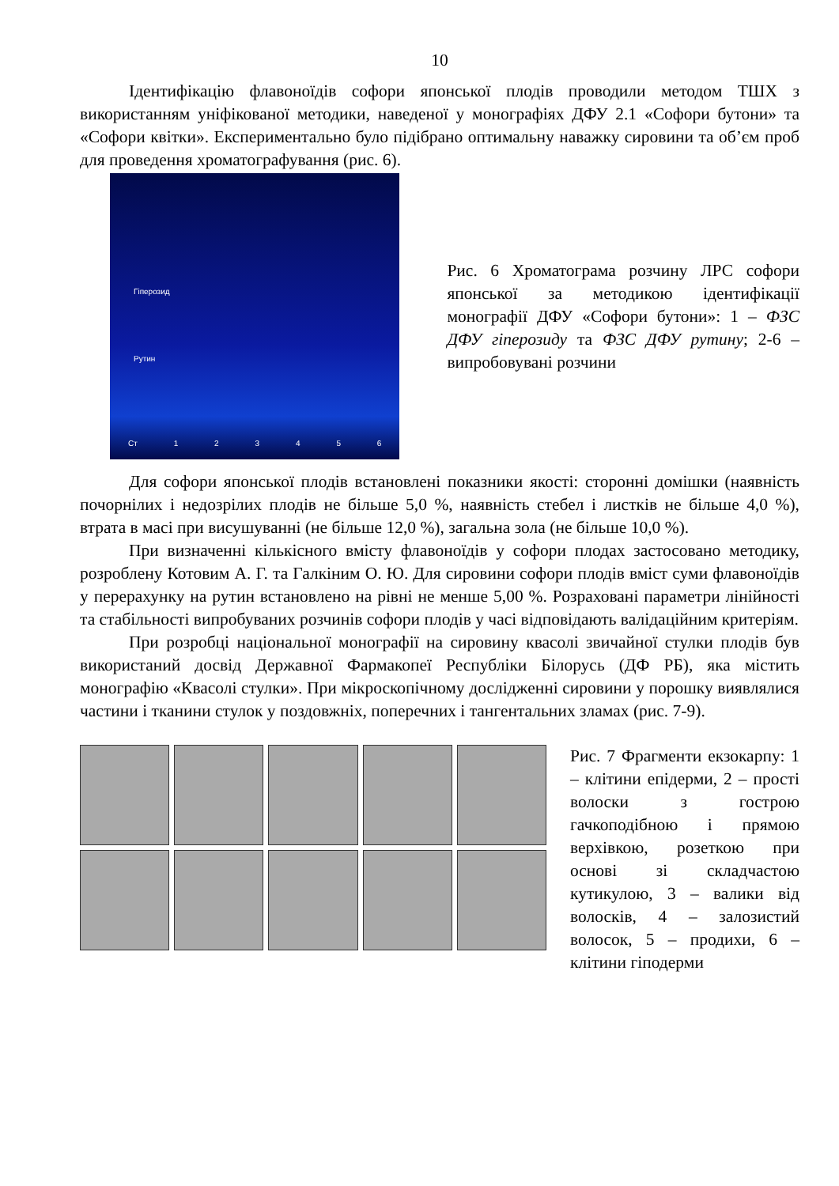10
Ідентифікацію флавоноїдів софори японської плодів проводили методом ТШХ з використанням уніфікованої методики, наведеної у монографіях ДФУ 2.1 «Софори бутони» та «Софори квітки». Експериментально було підібрано оптимальну наважку сировини та об’єм проб для проведення хроматографування (рис. 6).
Гіперозид
Рутин
Ст 1 2 3 4 5 6
Рис. 6 Хроматограма розчину ЛРС софори японської за методикою ідентифікації монографії ДФУ «Софори бутони»: 1 – ФЗС ДФУ гіперозиду та ФЗС ДФУ рутину; 2-6 – випробовувані розчини
Для софори японської плодів встановлені показники якості: сторонні домішки (наявність почорнілих і недозрілих плодів не більше 5,0 %, наявність стебел і листків не більше 4,0 %), втрата в масі при висушуванні (не більше 12,0 %), загальна зола (не більше 10,0 %).
При визначенні кількісного вмісту флавоноїдів у софори плодах застосовано методику, розроблену Котовим А. Г. та Галкіним О. Ю. Для сировини софори плодів вміст суми флавоноїдів у перерахунку на рутин встановлено на рівні не менше 5,00 %. Розраховані параметри лінійності та стабільності випробуваних розчинів софори плодів у часі відповідають валідаційним критеріям.
При розробці національної монографії на сировину квасолі звичайної стулки плодів був використаний досвід Державної Фармакопеї Республіки Білорусь (ДФ РБ), яка містить монографію «Квасолі стулки». При мікроскопічному дослідженні сировини у порошку виявлялися частини і тканини стулок у поздовжніх, поперечних і тангентальних зламах (рис. 7-9).
Рис. 7 Фрагменти екзокарпу: 1 – клітини епідерми, 2 – прості волоски з гострою гачкоподібною і прямою верхівкою, розеткою при основі зі складчастою кутикулою, 3 – валики від волосків, 4 – залозистий волосок, 5 – продихи, 6 – клітини гіподерми